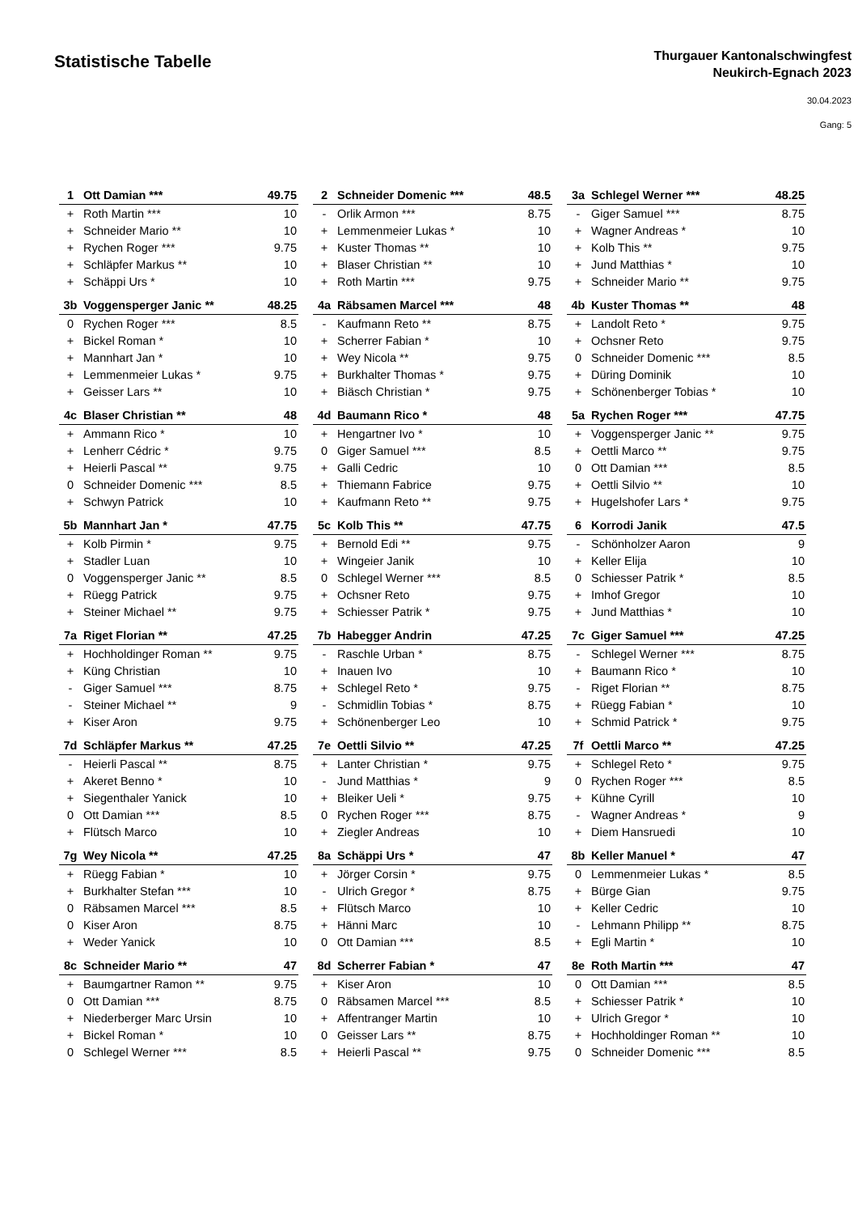Statistische Tabelle
Thurgauer Kantonalschwingfest
Neukirch-Egnach 2023
30.04.2023
Gang: 5
| 1 | Ott Damian *** | 49.75 |
| --- | --- | --- |
| + | Roth Martin *** | 10 |
| + | Schneider Mario ** | 10 |
| + | Rychen Roger *** | 9.75 |
| + | Schläpfer Markus ** | 10 |
| + | Schäppi Urs * | 10 |
| 2 | Schneider Domenic *** | 48.5 |
| --- | --- | --- |
| - | Orlik Armon *** | 8.75 |
| + | Lemmenmeier Lukas * | 10 |
| + | Kuster Thomas ** | 10 |
| + | Blaser Christian ** | 10 |
| + | Roth Martin *** | 9.75 |
| 3a | Schlegel Werner *** | 48.25 |
| --- | --- | --- |
| - | Giger Samuel *** | 8.75 |
| + | Wagner Andreas * | 10 |
| + | Kolb This ** | 9.75 |
| + | Jund Matthias * | 10 |
| + | Schneider Mario ** | 9.75 |
| 3b | Voggensperger Janic ** | 48.25 |
| --- | --- | --- |
| 0 | Rychen Roger *** | 8.5 |
| + | Bickel Roman * | 10 |
| + | Mannhart Jan * | 10 |
| + | Lemmenmeier Lukas * | 9.75 |
| + | Geisser Lars ** | 10 |
| 4a | Räbsamen Marcel *** | 48 |
| --- | --- | --- |
| - | Kaufmann Reto ** | 8.75 |
| + | Scherrer Fabian * | 10 |
| + | Wey Nicola ** | 9.75 |
| + | Burkhalter Thomas * | 9.75 |
| + | Biäsch Christian * | 9.75 |
| 4b | Kuster Thomas ** | 48 |
| --- | --- | --- |
| + | Landolt Reto * | 9.75 |
| + | Ochsner Reto | 9.75 |
| 0 | Schneider Domenic *** | 8.5 |
| + | Düring Dominik | 10 |
| + | Schönenberger Tobias * | 10 |
| 4c | Blaser Christian ** | 48 |
| --- | --- | --- |
| + | Ammann Rico * | 10 |
| + | Lenherr Cédric * | 9.75 |
| + | Heierli Pascal ** | 9.75 |
| 0 | Schneider Domenic *** | 8.5 |
| + | Schwyn Patrick | 10 |
| 4d | Baumann Rico * | 48 |
| --- | --- | --- |
| + | Hengartner Ivo * | 10 |
| 0 | Giger Samuel *** | 8.5 |
| + | Galli Cedric | 10 |
| + | Thiemann Fabrice | 9.75 |
| + | Kaufmann Reto ** | 9.75 |
| 5a | Rychen Roger *** | 47.75 |
| --- | --- | --- |
| + | Voggensperger Janic ** | 9.75 |
| + | Oettli Marco ** | 9.75 |
| 0 | Ott Damian *** | 8.5 |
| + | Oettli Silvio ** | 10 |
| + | Hugelshofer Lars * | 9.75 |
| 5b | Mannhart Jan * | 47.75 |
| --- | --- | --- |
| + | Kolb Pirmin * | 9.75 |
| + | Stadler Luan | 10 |
| 0 | Voggensperger Janic ** | 8.5 |
| + | Rüegg Patrick | 9.75 |
| + | Steiner Michael ** | 9.75 |
| 5c | Kolb This ** | 47.75 |
| --- | --- | --- |
| + | Bernold Edi ** | 9.75 |
| + | Wingeier Janik | 10 |
| 0 | Schlegel Werner *** | 8.5 |
| + | Ochsner Reto | 9.75 |
| + | Schiesser Patrik * | 9.75 |
| 6 | Korrodi Janik | 47.5 |
| --- | --- | --- |
| - | Schönholzer Aaron | 9 |
| + | Keller Elija | 10 |
| 0 | Schiesser Patrik * | 8.5 |
| + | Imhof Gregor | 10 |
| + | Jund Matthias * | 10 |
| 7a | Riget Florian ** | 47.25 |
| --- | --- | --- |
| + | Hochholdinger Roman ** | 9.75 |
| + | Küng Christian | 10 |
| - | Giger Samuel *** | 8.75 |
| - | Steiner Michael ** | 9 |
| + | Kiser Aron | 9.75 |
| 7b | Habegger Andrin | 47.25 |
| --- | --- | --- |
| - | Raschle Urban * | 8.75 |
| + | Inauen Ivo | 10 |
| + | Schlegel Reto * | 9.75 |
| - | Schmidlin Tobias * | 8.75 |
| + | Schönenberger Leo | 10 |
| 7c | Giger Samuel *** | 47.25 |
| --- | --- | --- |
| - | Schlegel Werner *** | 8.75 |
| + | Baumann Rico * | 10 |
| - | Riget Florian ** | 8.75 |
| + | Rüegg Fabian * | 10 |
| + | Schmid Patrick * | 9.75 |
| 7d | Schläpfer Markus ** | 47.25 |
| --- | --- | --- |
| - | Heierli Pascal ** | 8.75 |
| + | Akeret Benno * | 10 |
| + | Siegenthaler Yanick | 10 |
| 0 | Ott Damian *** | 8.5 |
| + | Flütsch Marco | 10 |
| 7e | Oettli Silvio ** | 47.25 |
| --- | --- | --- |
| + | Lanter Christian * | 9.75 |
| - | Jund Matthias * | 9 |
| + | Bleiker Ueli * | 9.75 |
| 0 | Rychen Roger *** | 8.75 |
| + | Ziegler Andreas | 10 |
| 7f | Oettli Marco ** | 47.25 |
| --- | --- | --- |
| + | Schlegel Reto * | 9.75 |
| 0 | Rychen Roger *** | 8.5 |
| + | Kühne Cyrill | 10 |
| - | Wagner Andreas * | 9 |
| + | Diem Hansruedi | 10 |
| 7g | Wey Nicola ** | 47.25 |
| --- | --- | --- |
| + | Rüegg Fabian * | 10 |
| + | Burkhalter Stefan *** | 10 |
| 0 | Räbsamen Marcel *** | 8.5 |
| 0 | Kiser Aron | 8.75 |
| + | Weder Yanick | 10 |
| 8a | Schäppi Urs * | 47 |
| --- | --- | --- |
| + | Jörger Corsin * | 9.75 |
| - | Ulrich Gregor * | 8.75 |
| + | Flütsch Marco | 10 |
| + | Hänni Marc | 10 |
| 0 | Ott Damian *** | 8.5 |
| 8b | Keller Manuel * | 47 |
| --- | --- | --- |
| 0 | Lemmenmeier Lukas * | 8.5 |
| + | Bürge Gian | 9.75 |
| + | Keller Cedric | 10 |
| - | Lehmann Philipp ** | 8.75 |
| + | Egli Martin * | 10 |
| 8c | Schneider Mario ** | 47 |
| --- | --- | --- |
| + | Baumgartner Ramon ** | 9.75 |
| 0 | Ott Damian *** | 8.75 |
| + | Niederberger Marc Ursin | 10 |
| + | Bickel Roman * | 10 |
| 0 | Schlegel Werner *** | 8.5 |
| 8d | Scherrer Fabian * | 47 |
| --- | --- | --- |
| + | Kiser Aron | 10 |
| 0 | Räbsamen Marcel *** | 8.5 |
| + | Affentranger Martin | 10 |
| 0 | Geisser Lars ** | 8.75 |
| + | Heierli Pascal ** | 9.75 |
| 8e | Roth Martin *** | 47 |
| --- | --- | --- |
| 0 | Ott Damian *** | 8.5 |
| + | Schiesser Patrik * | 10 |
| + | Ulrich Gregor * | 10 |
| + | Hochholdinger Roman ** | 10 |
| 0 | Schneider Domenic *** | 8.5 |